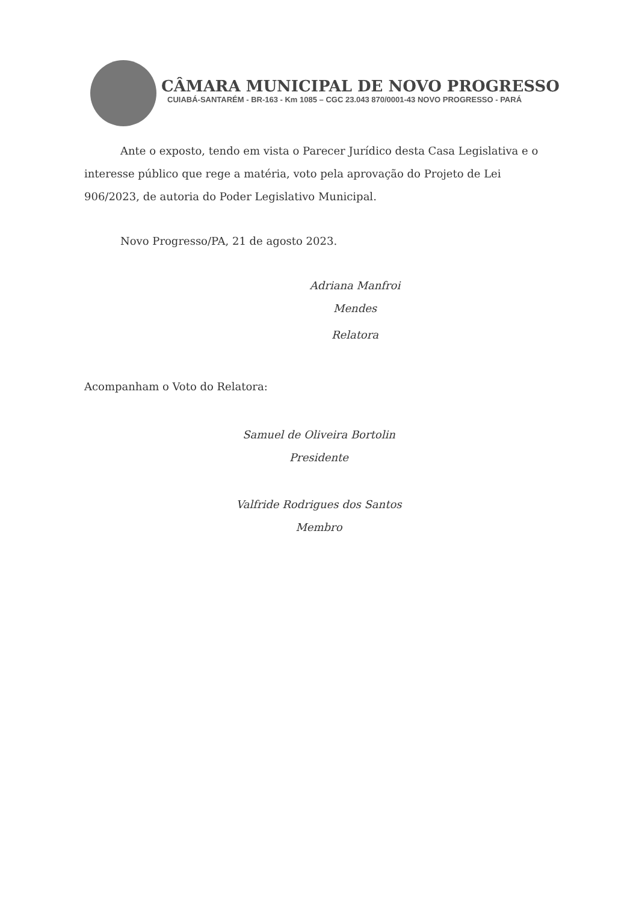CÂMARA MUNICIPAL DE NOVO PROGRESSO
CUIABÁ-SANTARÉM - BR-163 - Km 1085 – CGC 23.043 870/0001-43 NOVO PROGRESSO - PARÁ
Ante o exposto, tendo em vista o Parecer Jurídico desta Casa Legislativa e o interesse público que rege a matéria, voto pela aprovação do Projeto de Lei 906/2023, de autoria do Poder Legislativo Municipal.
Novo Progresso/PA, 21 de agosto 2023.
Adriana Manfroi Mendes
Relatora
Acompanham o Voto do Relatora:
Samuel de Oliveira Bortolin
Presidente
Valfride Rodrigues dos Santos
Membro